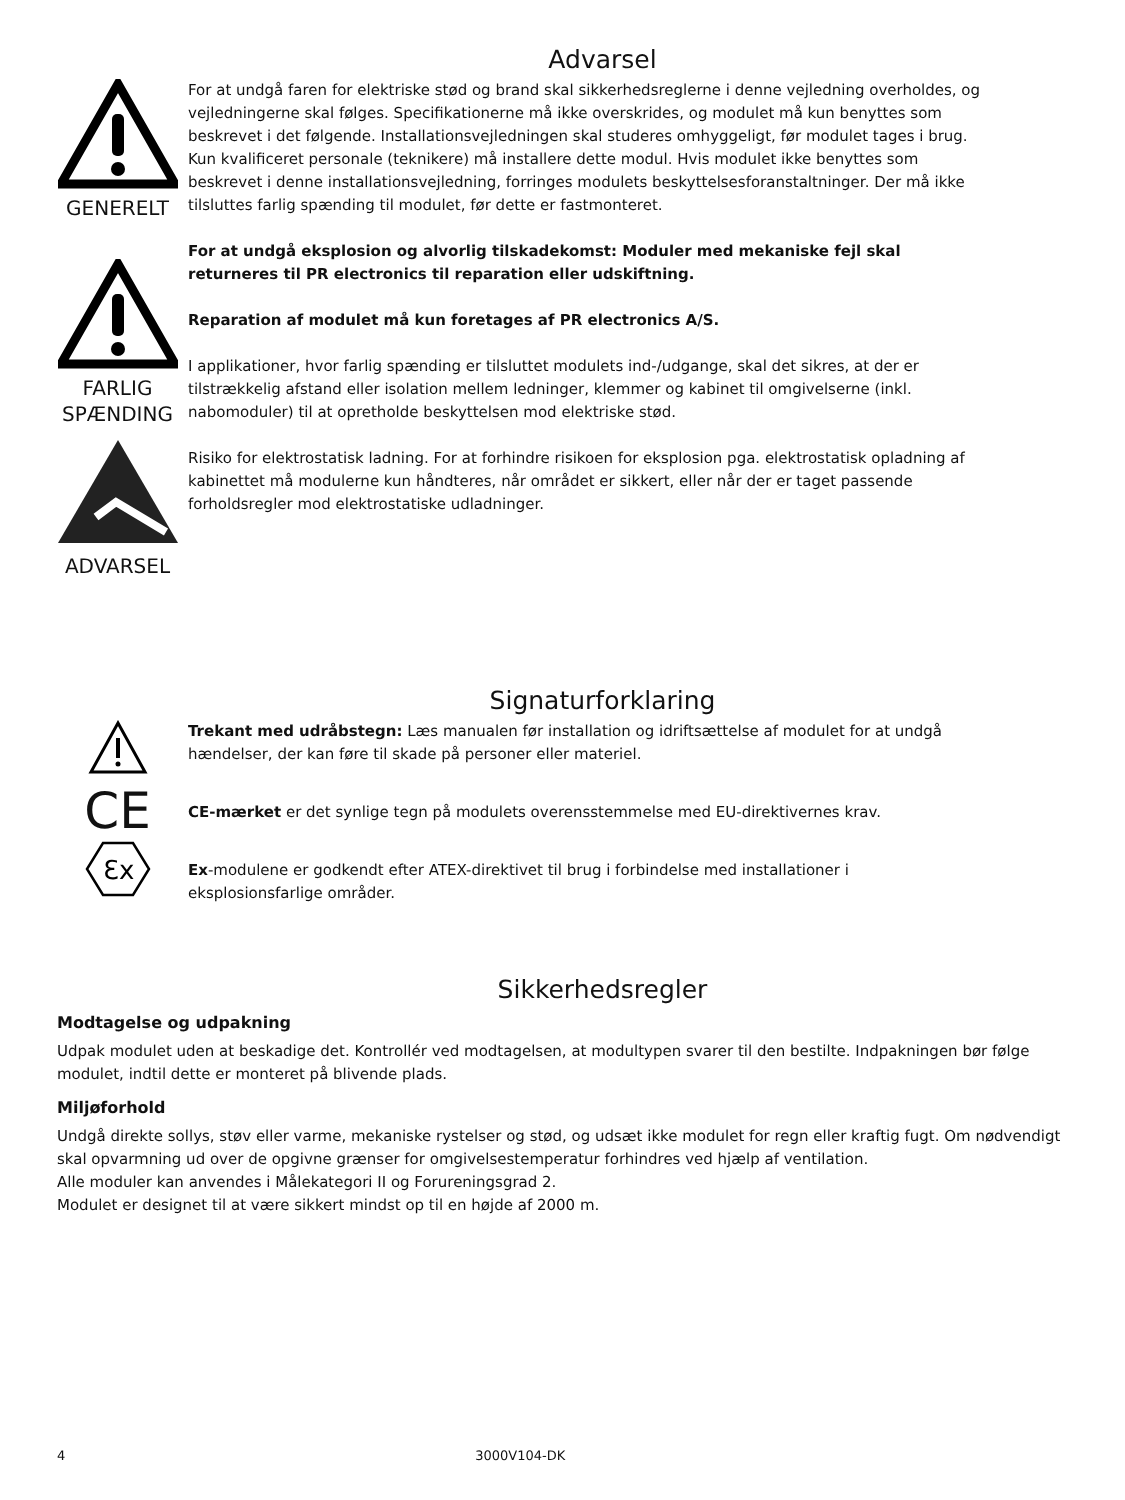Advarsel
GENERELT
FARLIG
SPÆNDING
ADVARSEL
For at undgå faren for elektriske stød og brand skal sikkerhedsreglerne i denne vejledning overholdes, og vejledningerne skal følges. Specifikationerne må ikke overskrides, og modulet må kun benyttes som beskrevet i det følgende. Installationsvejledningen skal studeres omhyggeligt, før modulet tages i brug. Kun kvalificeret personale (teknikere) må installere dette modul. Hvis modulet ikke benyttes som beskrevet i denne installationsvejledning, forringes modulets beskyttelsesforanstaltninger. Der må ikke tilsluttes farlig spænding til modulet, før dette er fastmonteret.
For at undgå eksplosion og alvorlig tilskadekomst: Moduler med mekaniske fejl skal returneres til PR electronics til reparation eller udskiftning.
Reparation af modulet må kun foretages af PR electronics A/S.
I applikationer, hvor farlig spænding er tilsluttet modulets ind-/udgange, skal det sikres, at der er tilstrækkelig afstand eller isolation mellem ledninger, klemmer og kabinet til omgivelserne (inkl. nabomoduler) til at opretholde beskyttelsen mod elektriske stød.
Risiko for elektrostatisk ladning. For at forhindre risikoen for eksplosion pga. elektrostatisk opladning af kabinettet må modulerne kun håndteres, når området er sikkert, eller når der er taget passende forholdsregler mod elektrostatiske udladninger.
Signaturforklaring
CE
Ɛx
Trekant med udråbstegn: Læs manualen før installation og idriftsættelse af modulet for at undgå hændelser, der kan føre til skade på personer eller materiel.
CE-mærket er det synlige tegn på modulets overensstemmelse med EU-direktivernes krav.
Ex-modulene er godkendt efter ATEX-direktivet til brug i forbindelse med installationer i eksplosionsfarlige områder.
Sikkerhedsregler
Modtagelse og udpakning
Udpak modulet uden at beskadige det. Kontrollér ved modtagelsen, at modultypen svarer til den bestilte. Indpakningen bør følge modulet, indtil dette er monteret på blivende plads.
Miljøforhold
Undgå direkte sollys, støv eller varme, mekaniske rystelser og stød, og udsæt ikke modulet for regn eller kraftig fugt. Om nødvendigt skal opvarmning ud over de opgivne grænser for omgivelsestemperatur forhindres ved hjælp af ventilation.
Alle moduler kan anvendes i Målekategori II og Forureningsgrad 2.
Modulet er designet til at være sikkert mindst op til en højde af 2000 m.
4 3000V104-DK